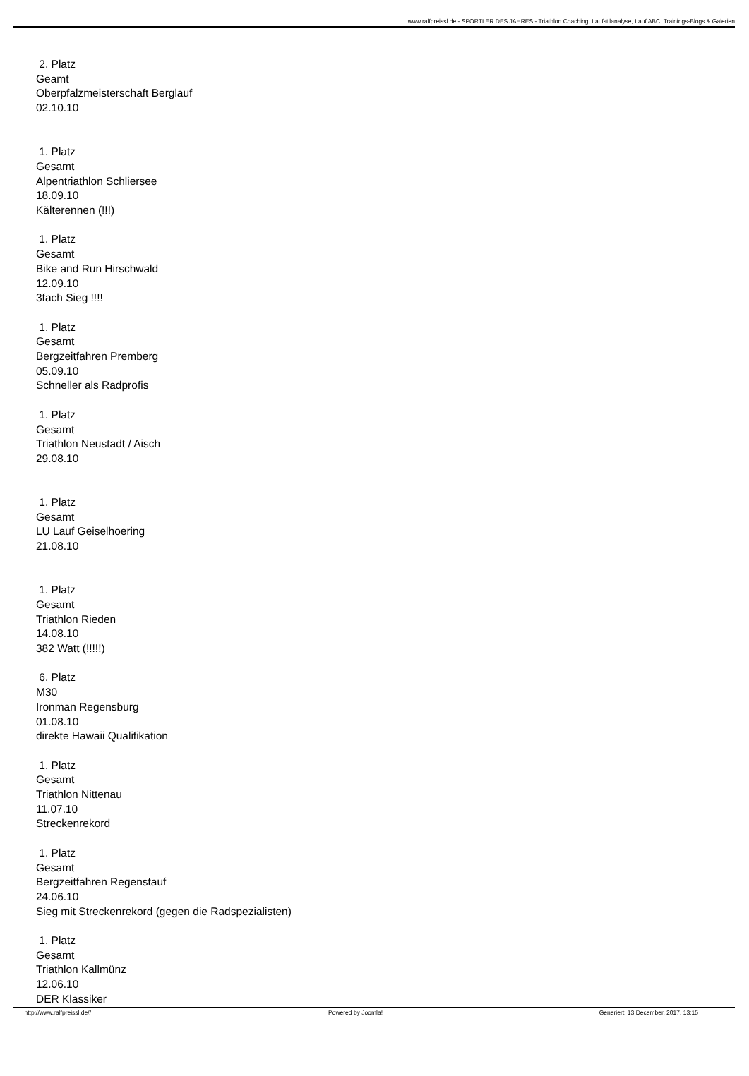www.ralfpreissl.de - SPORTLER DES JAHRES - Triathlon Coaching, Laufstilanalyse, Lauf ABC, Trainings-Blogs & Galerien
2. Platz
Geamt
Oberpfalzmeisterschaft Berglauf
02.10.10
1. Platz
Gesamt
Alpentriathlon Schliersee
18.09.10
Kälterennen (!!!)
1. Platz
Gesamt
Bike and Run Hirschwald
12.09.10
3fach Sieg !!!!
1. Platz
Gesamt
Bergzeitfahren Premberg
05.09.10
Schneller als Radprofis
1. Platz
Gesamt
Triathlon Neustadt / Aisch
29.08.10
1. Platz
Gesamt
LU Lauf Geiselhoering
21.08.10
1. Platz
Gesamt
Triathlon Rieden
14.08.10
382 Watt (!!!!!)
6. Platz
M30
Ironman Regensburg
01.08.10
direkte Hawaii Qualifikation
1. Platz
Gesamt
Triathlon Nittenau
11.07.10
Streckenrekord
1. Platz
Gesamt
Bergzeitfahren Regenstauf
24.06.10
Sieg mit Streckenrekord (gegen die Radspezialisten)
1. Platz
Gesamt
Triathlon Kallmünz
12.06.10
DER Klassiker
http://www.ralfpreissl.de// Powered by Joomla! Generiert: 13 December, 2017, 13:15